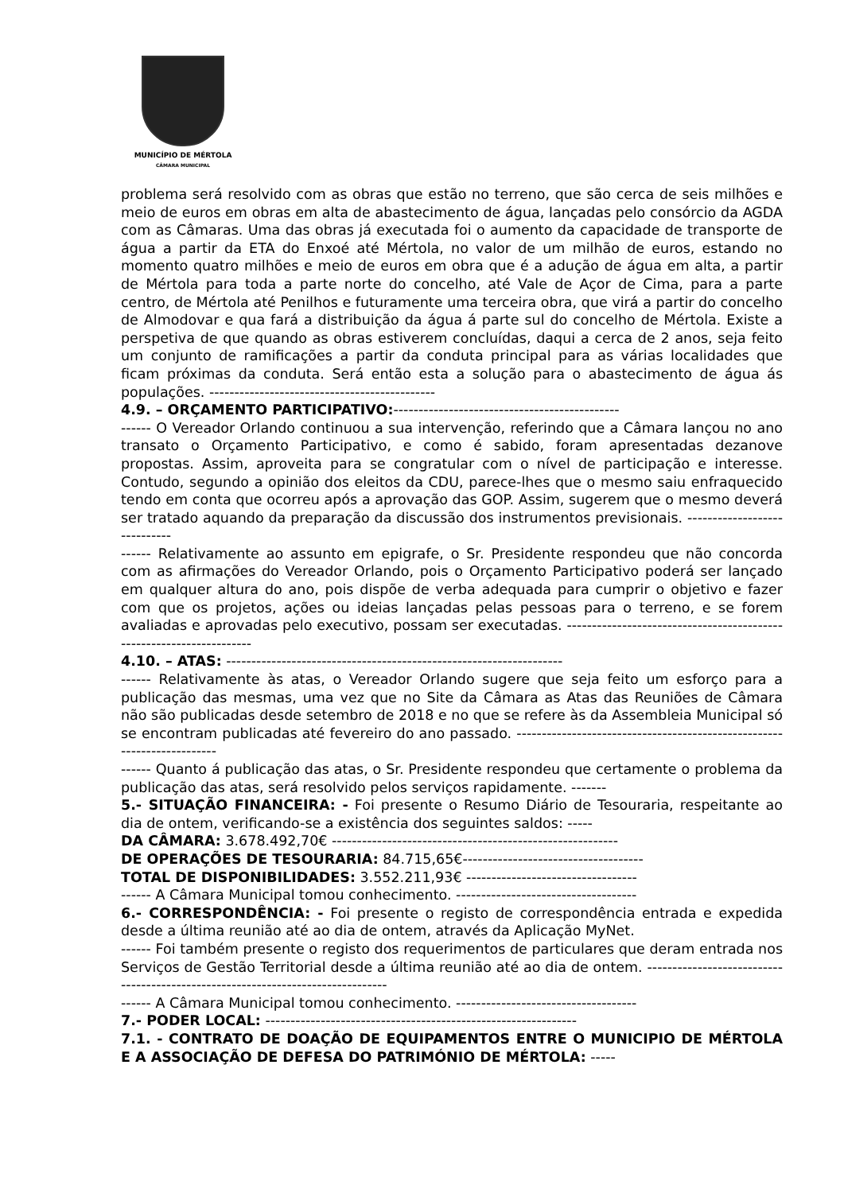MUNICÍPIO DE MÉRTOLA
CÂMARA MUNICIPAL
problema será resolvido com as obras que estão no terreno, que são cerca de seis milhões e meio de euros em obras em alta de abastecimento de água, lançadas pelo consórcio da AGDA com as Câmaras. Uma das obras já executada foi o aumento da capacidade de transporte de água a partir da ETA do Enxoé até Mértola, no valor de um milhão de euros, estando no momento quatro milhões e meio de euros em obra que é a adução de água em alta, a partir de Mértola para toda a parte norte do concelho, até Vale de Açor de Cima, para a parte centro, de Mértola até Penilhos e futuramente uma terceira obra, que virá a partir do concelho de Almodovar e qua fará a distribuição da água á parte sul do concelho de Mértola. Existe a perspetiva de que quando as obras estiverem concluídas, daqui a cerca de 2 anos, seja feito um conjunto de ramificações a partir da conduta principal para as várias localidades que ficam próximas da conduta. Será então esta a solução para o abastecimento de água ás populações. ---------------------------------------------
4.9. – ORÇAMENTO PARTICIPATIVO:---------------------------------------------
------ O Vereador Orlando continuou a sua intervenção, referindo que a Câmara lançou no ano transato o Orçamento Participativo, e como é sabido, foram apresentadas dezanove propostas. Assim, aproveita para se congratular com o nível de participação e interesse. Contudo, segundo a opinião dos eleitos da CDU, parece-lhes que o mesmo saiu enfraquecido tendo em conta que ocorreu após a aprovação das GOP. Assim, sugerem que o mesmo deverá ser tratado aquando da preparação da discussão dos instrumentos previsionais. -----------------------------
------ Relativamente ao assunto em epigrafe, o Sr. Presidente respondeu que não concorda com as afirmações do Vereador Orlando, pois o Orçamento Participativo poderá ser lançado em qualquer altura do ano, pois dispõe de verba adequada para cumprir o objetivo e fazer com que os projetos, ações ou ideias lançadas pelas pessoas para o terreno, e se forem avaliadas e aprovadas pelo executivo, possam ser executadas. ---------------------------------------------------------------------
4.10. – ATAS: -------------------------------------------------------------------
------ Relativamente às atas, o Vereador Orlando sugere que seja feito um esforço para a publicação das mesmas, uma vez que no Site da Câmara as Atas das Reuniões de Câmara não são publicadas desde setembro de 2018 e no que se refere às da Assembleia Municipal só se encontram publicadas até fevereiro do ano passado. ------------------------------------------------------------------------
------ Quanto á publicação das atas, o Sr. Presidente respondeu que certamente o problema da publicação das atas, será resolvido pelos serviços rapidamente. -------
5.- SITUAÇÃO FINANCEIRA: - Foi presente o Resumo Diário de Tesouraria, respeitante ao dia de ontem, verificando-se a existência dos seguintes saldos: -----
DA CÂMARA: 3.678.492,70€ ---------------------------------------------------------
DE OPERAÇÕES DE TESOURARIA: 84.715,65€------------------------------------
TOTAL DE DISPONIBILIDADES: 3.552.211,93€ ----------------------------------
------ A Câmara Municipal tomou conhecimento. ------------------------------------
6.- CORRESPONDÊNCIA: - Foi presente o registo de correspondência entrada e expedida desde a última reunião até ao dia de ontem, através da Aplicação MyNet.
------ Foi também presente o registo dos requerimentos de particulares que deram entrada nos Serviços de Gestão Territorial desde a última reunião até ao dia de ontem. --------------------------------------------------------------------------------
------ A Câmara Municipal tomou conhecimento. ------------------------------------
7.- PODER LOCAL: --------------------------------------------------------------
7.1. - CONTRATO DE DOAÇÃO DE EQUIPAMENTOS ENTRE O MUNICIPIO DE MÉRTOLA E A ASSOCIAÇÃO DE DEFESA DO PATRIMÓNIO DE MÉRTOLA: -----